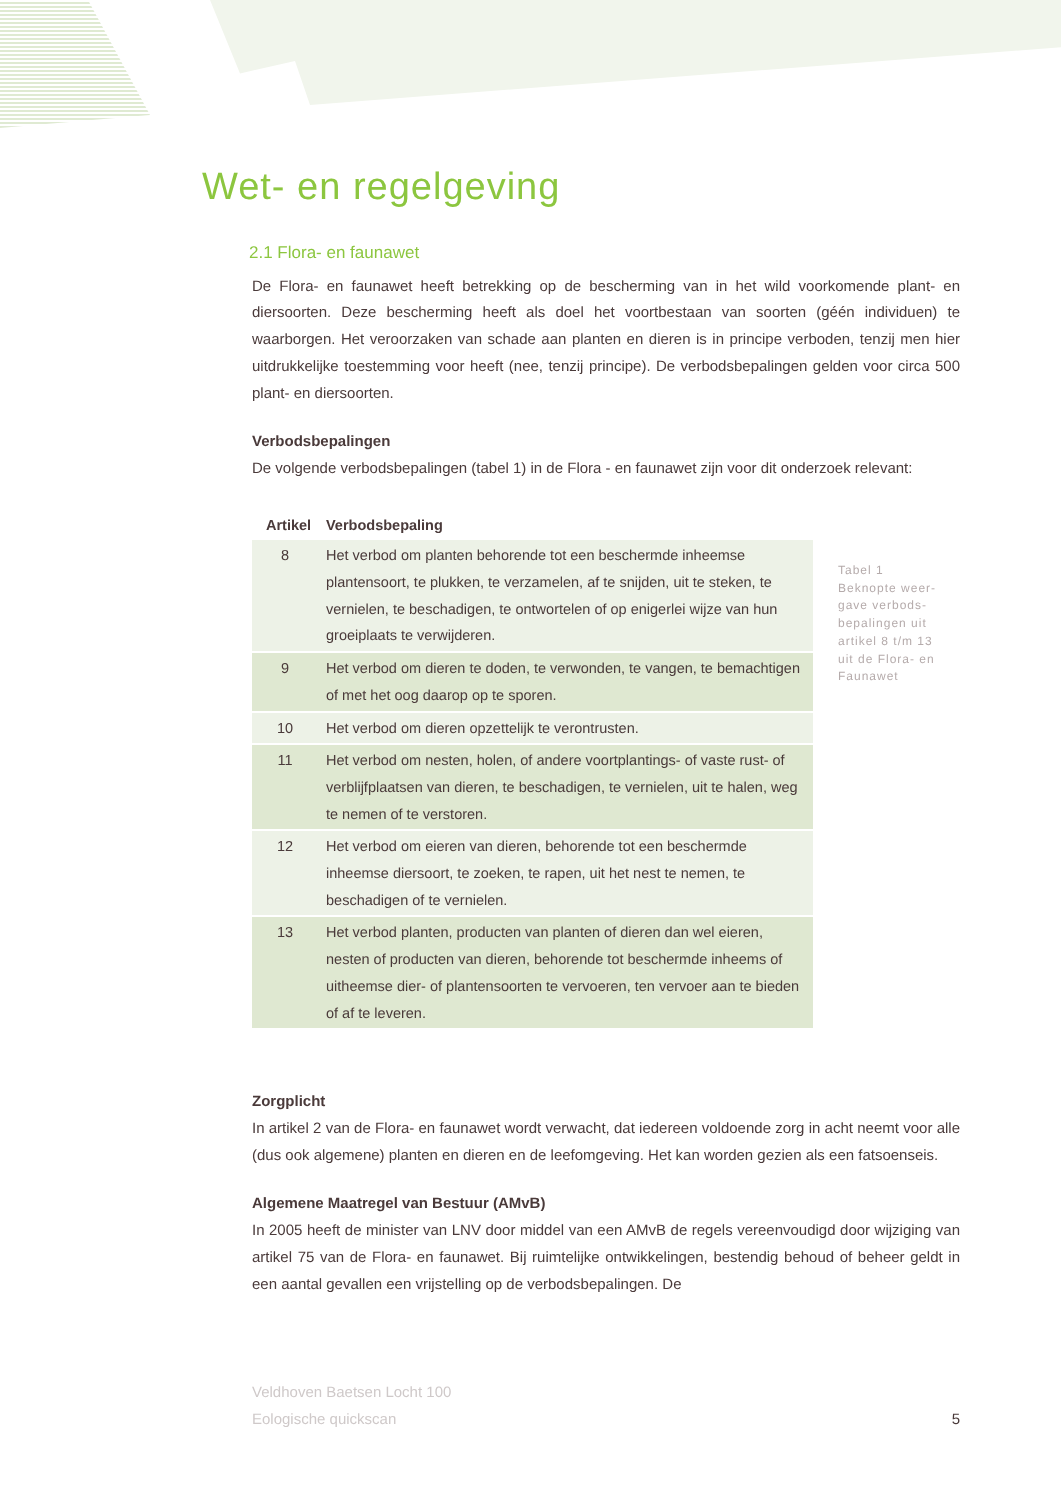Wet- en regelgeving
2.1 Flora- en faunawet
De Flora- en faunawet heeft betrekking op de bescherming van in het wild voorkomende plant- en diersoorten. Deze bescherming heeft als doel het voortbestaan van soorten (géén individuen) te waarborgen. Het veroorzaken van schade aan planten en dieren is in principe verboden, tenzij men hier uitdrukkelijke toestemming voor heeft (nee, tenzij principe). De verbodsbepalingen gelden voor circa 500 plant- en diersoorten.
Verbodsbepalingen
De volgende verbodsbepalingen (tabel 1) in de Flora - en faunawet zijn voor dit onderzoek relevant:
| Artikel | Verbodsbepaling |
| --- | --- |
| 8 | Het verbod om planten behorende tot een beschermde inheemse plantensoort, te plukken, te verzamelen, af te snijden, uit te steken, te vernielen, te beschadigen, te ontwortelen of op enigerlei wijze van hun groeiplaats te verwijderen. |
| 9 | Het verbod om dieren te doden, te verwonden, te vangen, te bemachtigen of met het oog daarop op te sporen. |
| 10 | Het verbod om dieren opzettelijk te verontrusten. |
| 11 | Het verbod om nesten, holen, of andere voortplantings- of vaste rust- of verblijfplaatsen van dieren, te beschadigen, te vernielen, uit te halen, weg te nemen of te verstoren. |
| 12 | Het verbod om eieren van dieren, behorende tot een beschermde inheemse diersoort, te zoeken, te rapen, uit het nest te nemen, te beschadigen of te vernielen. |
| 13 | Het verbod planten, producten van planten of dieren dan wel eieren, nesten of producten van dieren, behorende tot beschermde inheems of uitheemse dier- of plantensoorten te vervoeren, ten vervoer aan te bieden of af te leveren. |
Zorgplicht
In artikel 2 van de Flora- en faunawet wordt verwacht, dat iedereen voldoende zorg in acht neemt voor alle (dus ook algemene) planten en dieren en de leefomgeving. Het kan worden gezien als een fatsoenseis.
Algemene Maatregel van Bestuur (AMvB)
In 2005 heeft de minister van LNV door middel van een AMvB de regels vereenvoudigd door wijziging van artikel 75 van de Flora- en faunawet. Bij ruimtelijke ontwikkelingen, bestendig behoud of beheer geldt in een aantal gevallen een vrijstelling op de verbodsbepalingen. De
Tabel 1
Beknopte weer-
gave verbods-
bepalingen uit
artikel 8 t/m 13
uit de Flora- en
Faunawet
Veldhoven Baetsen Locht 100
Eologische quickscan
5